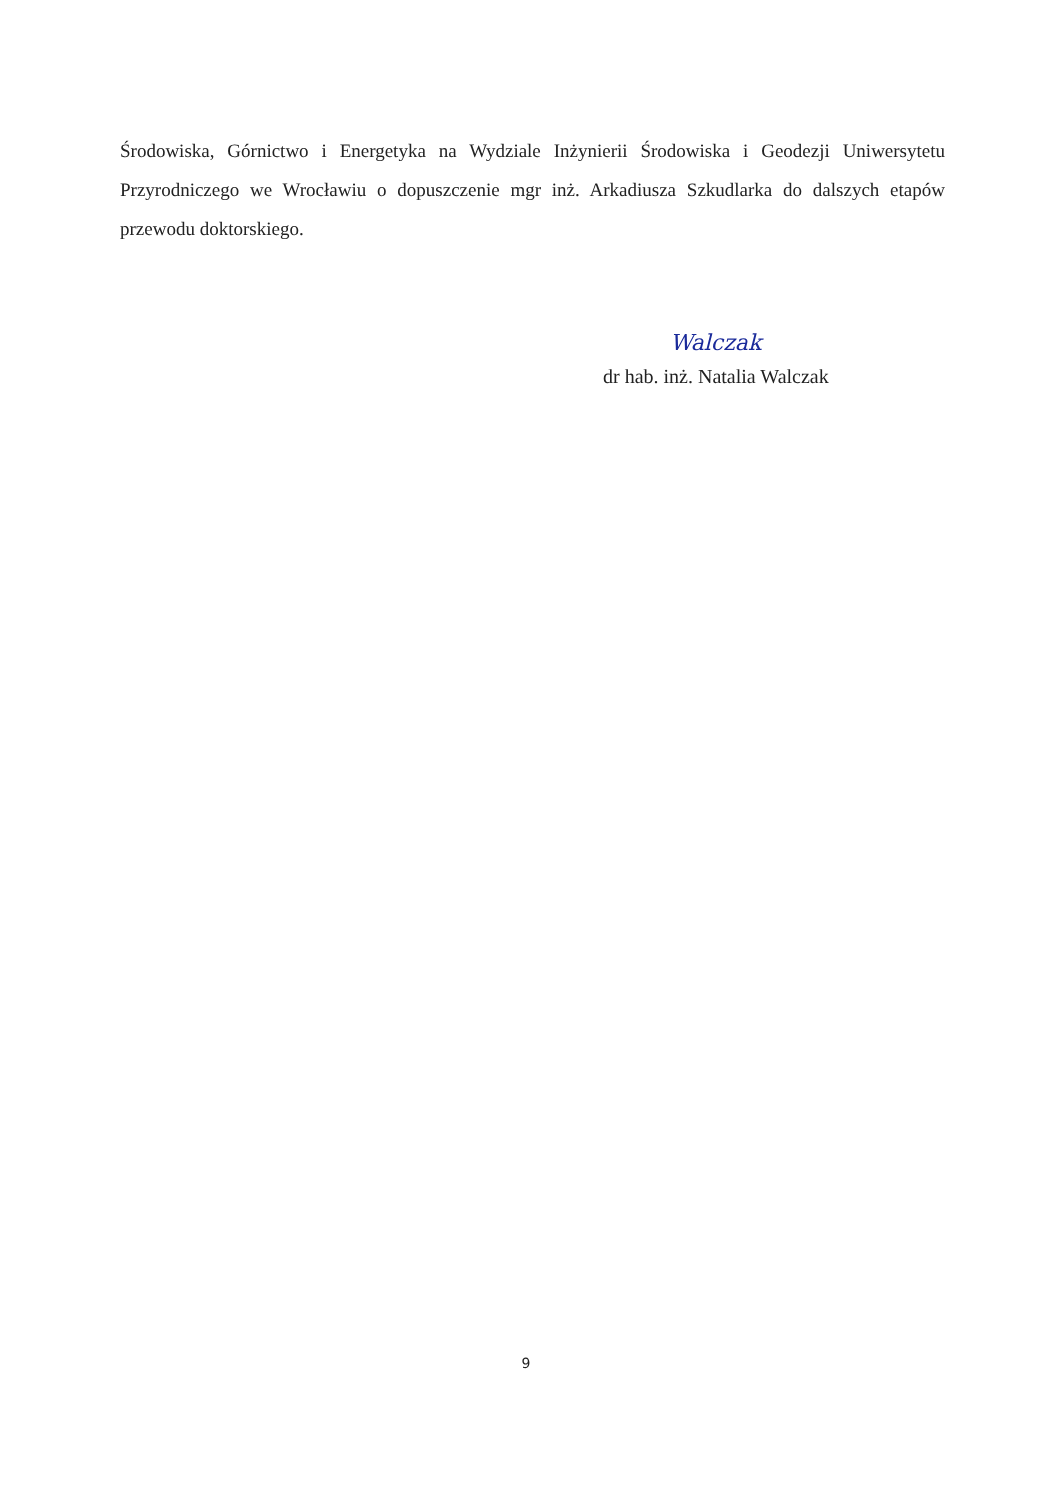Środowiska, Górnictwo i Energetyka na Wydziale Inżynierii Środowiska i Geodezji Uniwersytetu Przyrodniczego we Wrocławiu o dopuszczenie mgr inż. Arkadiusza Szkudlarka do dalszych etapów przewodu doktorskiego.
Walczak
dr hab. inż. Natalia Walczak
9